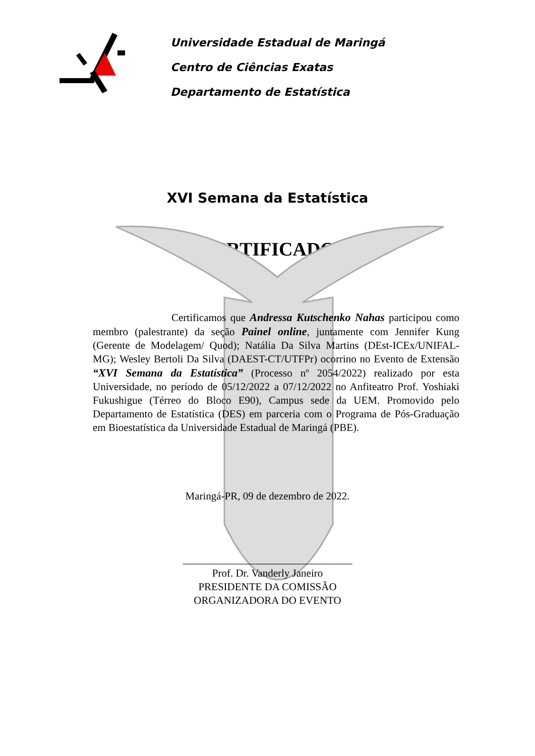Universidade Estadual de Maringá
Centro de Ciências Exatas
Departamento de Estatística
XVI Semana da Estatística
CERTIFICADO
Certificamos que Andressa Kutschenko Nahas participou como membro (palestrante) da seção Painel online, juntamente com Jennifer Kung (Gerente de Modelagem/ Quod); Natália Da Silva Martins (DEst-ICEx/UNIFAL-MG); Wesley Bertoli Da Silva (DAEST-CT/UTFPr) ocorrino no Evento de Extensão “XVI Semana da Estatística” (Processo nº 2054/2022) realizado por esta Universidade, no período de 05/12/2022 a 07/12/2022 no Anfiteatro Prof. Yoshiaki Fukushigue (Térreo do Bloco E90), Campus sede da UEM. Promovido pelo Departamento de Estatística (DES) em parceria com o Programa de Pós-Graduação em Bioestatística da Universidade Estadual de Maringá (PBE).
Maringá-PR, 09 de dezembro de 2022.
________________________________
Prof. Dr. Vanderly Janeiro
PRESIDENTE DA COMISSÃO
ORGANIZADORA DO EVENTO